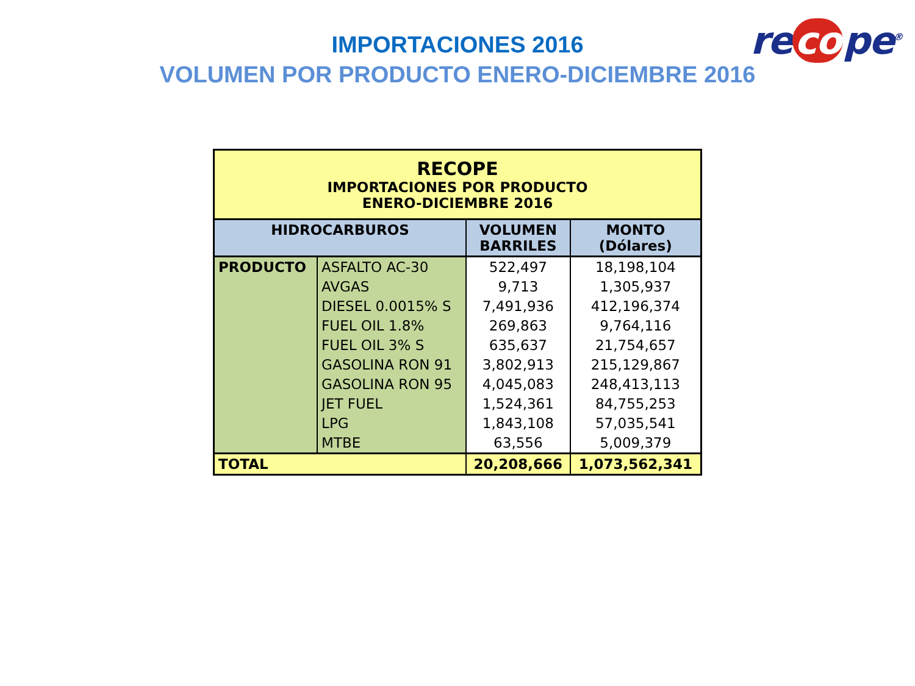re co pe<sup>®</sup>
IMPORTACIONES 2016
VOLUMEN POR PRODUCTO ENERO-DICIEMBRE 2016
| RECOPE IMPORTACIONES POR PRODUCTO ENERO-DICIEMBRE 2016 | | | |
| --- | --- | --- | --- |
| HIDROCARBUROS | | VOLUMEN BARRILES | MONTO (Dólares) |
| PRODUCTO | ASFALTO AC-30 | 522,497 | 18,198,104 |
| | AVGAS | 9,713 | 1,305,937 |
| | DIESEL 0.0015% S | 7,491,936 | 412,196,374 |
| | FUEL OIL 1.8% | 269,863 | 9,764,116 |
| | FUEL OIL 3% S | 635,637 | 21,754,657 |
| | GASOLINA RON 91 | 3,802,913 | 215,129,867 |
| | GASOLINA RON 95 | 4,045,083 | 248,413,113 |
| | JET FUEL | 1,524,361 | 84,755,253 |
| | LPG | 1,843,108 | 57,035,541 |
| | MTBE | 63,556 | 5,009,379 |
| TOTAL | | 20,208,666 | 1,073,562,341 |